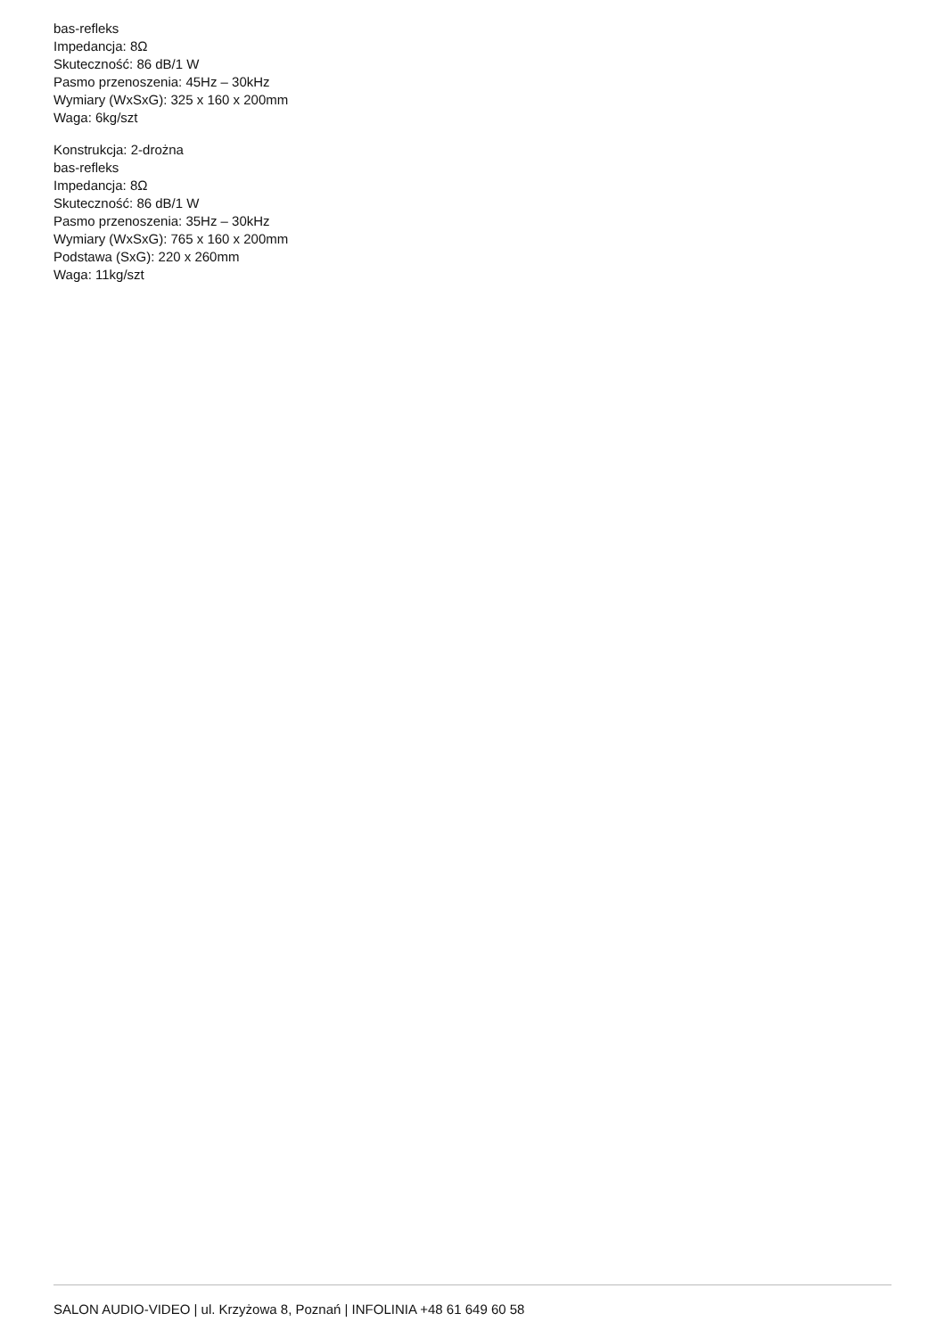bas-refleks
Impedancja: 8Ω
Skuteczność: 86 dB/1 W
Pasmo przenoszenia: 45Hz – 30kHz
Wymiary (WxSxG): 325 x 160 x 200mm
Waga: 6kg/szt
Konstrukcja: 2-drożna
bas-refleks
Impedancja: 8Ω
Skuteczność: 86 dB/1 W
Pasmo przenoszenia: 35Hz – 30kHz
Wymiary (WxSxG): 765 x 160 x 200mm
Podstawa (SxG): 220 x 260mm
Waga: 11kg/szt
SALON AUDIO-VIDEO | ul. Krzyżowa 8, Poznań | INFOLINIA +48 61 649 60 58